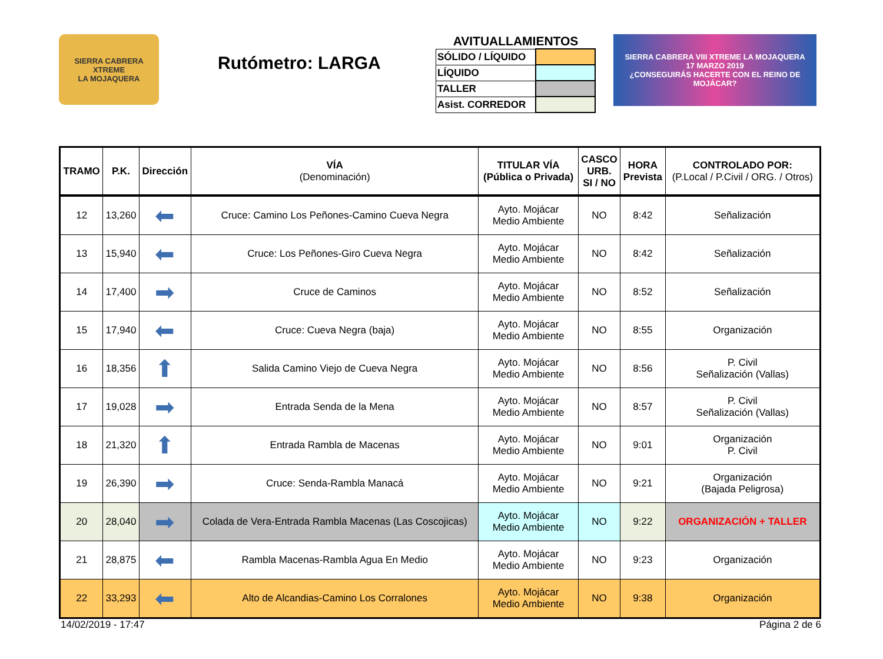SIERRA CABRERA XTREME
LA MOJAQUERA
Rutómetro: LARGA
AVITUALLAMIENTOS
| SÓLIDO / LÍQUIDO | |
| LÍQUIDO | |
| TALLER | |
| Asist. CORREDOR | |
SIERRA CABRERA VIII XTREME LA MOJAQUERA
17 MARZO 2019
¿CONSEGUIRÁS HACERTE CON EL REINO DE MOJÁCAR?
| TRAMO | P.K. | Dirección | VÍA (Denominación) | TITULAR VÍA (Pública o Privada) | CASCO URB. SI / NO | HORA Prevista | CONTROLADO POR: (P.Local / P.Civil / ORG. / Otros) |
| --- | --- | --- | --- | --- | --- | --- | --- |
| 12 | 13,260 | ⬅ | Cruce: Camino Los Peñones-Camino Cueva Negra | Ayto. Mojácar Medio Ambiente | NO | 8:42 | Señalización |
| 13 | 15,940 | ⬅ | Cruce: Los Peñones-Giro Cueva Negra | Ayto. Mojácar Medio Ambiente | NO | 8:42 | Señalización |
| 14 | 17,400 | ➡ | Cruce de Caminos | Ayto. Mojácar Medio Ambiente | NO | 8:52 | Señalización |
| 15 | 17,940 | ⬅ | Cruce: Cueva Negra (baja) | Ayto. Mojácar Medio Ambiente | NO | 8:55 | Organización |
| 16 | 18,356 | ⬆ | Salida Camino Viejo de Cueva Negra | Ayto. Mojácar Medio Ambiente | NO | 8:56 | P. Civil Señalización (Vallas) |
| 17 | 19,028 | ➡ | Entrada Senda de la Mena | Ayto. Mojácar Medio Ambiente | NO | 8:57 | P. Civil Señalización (Vallas) |
| 18 | 21,320 | ⬆ | Entrada Rambla de Macenas | Ayto. Mojácar Medio Ambiente | NO | 9:01 | Organización P. Civil |
| 19 | 26,390 | ➡ | Cruce: Senda-Rambla Manacá | Ayto. Mojácar Medio Ambiente | NO | 9:21 | Organización (Bajada Peligrosa) |
| 20 | 28,040 | ➡ | Colada de Vera-Entrada Rambla Macenas (Las Coscojicas) | Ayto. Mojácar Medio Ambiente | NO | 9:22 | ORGANIZACIÓN + TALLER |
| 21 | 28,875 | ⬅ | Rambla Macenas-Rambla Agua En Medio | Ayto. Mojácar Medio Ambiente | NO | 9:23 | Organización |
| 22 | 33,293 | ⬅ | Alto de Alcandias-Camino Los Corralones | Ayto. Mojácar Medio Ambiente | NO | 9:38 | Organización |
14/02/2019 - 17:47 Página 2 de 6